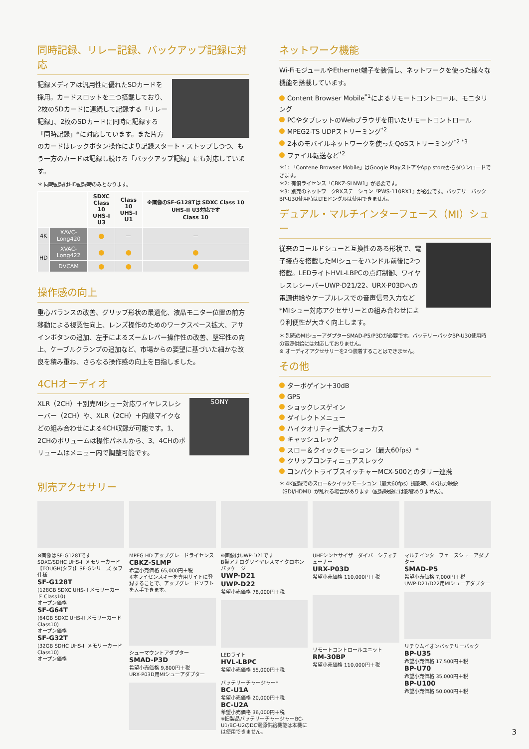同時記録、リレー記録、バックアップ記録に対応
記録メディアは汎用性に優れたSDカードを採用。カードスロットを二つ搭載しており、2枚のSDカードに連続して記録する「リレー記録」、2枚のSDカードに同時に記録する「同時記録」*に対応しています。また片方のカードはレックボタン操作により記録スタート・ストップしつつ、もう一方のカードは記録し続ける「バックアップ記録」にも対応しています。
＊ 同時記録はHD記録時のみとなります。
| | | SDXC Class 10 UHS-I U3 | Class 10 UHS-I U1 | ※画像のSF-G128Tは SDXC Class 10 UHS-II U3対応です Class 10 |
| --- | --- | --- | --- | --- |
| 4K | XAVC-Long420 | ● | ー | ー |
| HD | XVAC-Long422 | ● | ● | ● |
| | DVCAM | ● | ● | ● |
操作感の向上
重心バランスの改善、グリップ形状の最適化、液晶モニター位置の前方移動による視認性向上、レンズ操作のためのワークスペース拡大、アサインボタンの追加、左手によるズームレバー操作性の改善、堅牢性の向上、ケーブルクランプの追加など、市場からの要望に基づいた細かな改良を積み重ね、さらなる操作感の向上を目指しました。
4CHオーディオ
SONY
XLR（2CH）＋別売MIシュー対応ワイヤレスレシーバー（2CH）や、XLR（2CH）＋内蔵マイクなどの組み合わせによる4CH収録が可能です。1、2CHのボリュームは操作パネルから、3、4CHのボリュームはメニュー内で調整可能です。
ネットワーク機能
Wi-FiモジュールやEthernet端子を装備し、ネットワークを使った様々な機能を搭載しています。
Content Browser Mobile<sup>*1</sup>によるリモートコントロール、モニタリング
PCやタブレットのWebブラウザを用いたリモートコントロール
MPEG2-TS UDPストリーミング<sup>*2</sup>
2本のモバイルネットワークを使ったQoSストリーミング<sup>*2 *3</sup>
ファイル転送など<sup>*2</sup>
＊1: 「Contene Browser Mobile」はGoogle PlayストアやApp storeからダウンロードできます。
＊2: 有償ライセンス「CBKZ-SLNW1」が必要です。
＊3: 別売のネットワークRXステーション『PWS-110RX1』が必要です。バッテリーパックBP-U30使用時はLTEドングルは使用できません。
デュアル・マルチインターフェース（MI）シュー
従来のコールドシューと互換性のある形状で、電子接点を搭載したMIシューをハンドル前後に2つ搭載。LEDライトHVL-LBPCの点灯制御、ワイヤレスレシーバーUWP-D21/22、URX-P03Dへの電源供給やケーブルレスでの音声信号入力など*MIシュー対応アクセサリーとの組み合わせにより利便性が大きく向上します。
＊ 別売のMIシューアダプターSMAD-P5/P3Dが必要です。バッテリーパックBP-U30使用時の電源供給には対応しておりません。
※ オーディオアクセサリーを2つ装着することはできません。
その他
ターボゲイン＋30dB
GPS
ショックレスゲイン
ダイレクトメニュー
ハイクオリティー拡大フォーカス
キャッシュレック
スロー＆クイックモーション（最大60fps）*
クリップコンティニュアスレック
コンパクトライブスイッチャーMCX-500とのタリー連携
＊ 4K記録でのスロー&クイックモーション（最大60fps）撮影時、4K出力映像（SDI/HDMI）が乱れる場合があります（記録映像には影響ありません）。
別売アクセサリー
※画像はSF-G128Tです
SDXC/SDHC UHS-II メモリーカード【TOUGH(タフ)】SF-Gシリーズ タフ仕様
SF-G128T
(128GB SDXC UHS-II メモリーカード Class10)
オープン価格
SF-G64T
(64GB SDXC UHS-II メモリーカード Class10)
オープン価格
SF-G32T
(32GB SDHC UHS-II メモリーカード Class10)
オープン価格
MPEG HD アップグレードライセンス
CBKZ-SLMP
希望小売価格 65,000円＋税
※本ライセンスキーを専用サイトに登録することで、アップグレードソフトを入手できます。
シューマウントアダプター
SMAD-P3D
希望小売価格 9,800円＋税
URX-P03D用MIシューアダプター
※画像はUWP-D21です
B帯アナログワイヤレスマイクロホンパッケージ
UWP-D21
UWP-D22
希望小売価格 78,000円＋税
LEDライト
HVL-LBPC
希望小売価格 55,000円＋税
バッテリーチャージャー*
BC-U1A
希望小売価格 20,000円＋税
BC-U2A
希望小売価格 36,000円＋税
※旧製品バッテリーチャージャーBC-U1/BC-U2のDC電源供給機能は本機には使用できません。
UHFシンセサイザーダイバーシティチューナー
URX-P03D
希望小売価格 110,000円＋税
リモートコントロールユニット
RM-30BP
希望小売価格 110,000円＋税
マルチインターフェースシューアダプター
SMAD-P5
希望小売価格 7,000円＋税
UWP-D21/D22用MIシューアダプター
リチウムイオンバッテリーパック
BP-U35
希望小売価格 17,500円＋税
BP-U70
希望小売価格 35,000円＋税
BP-U100
希望小売価格 50,000円＋税
3